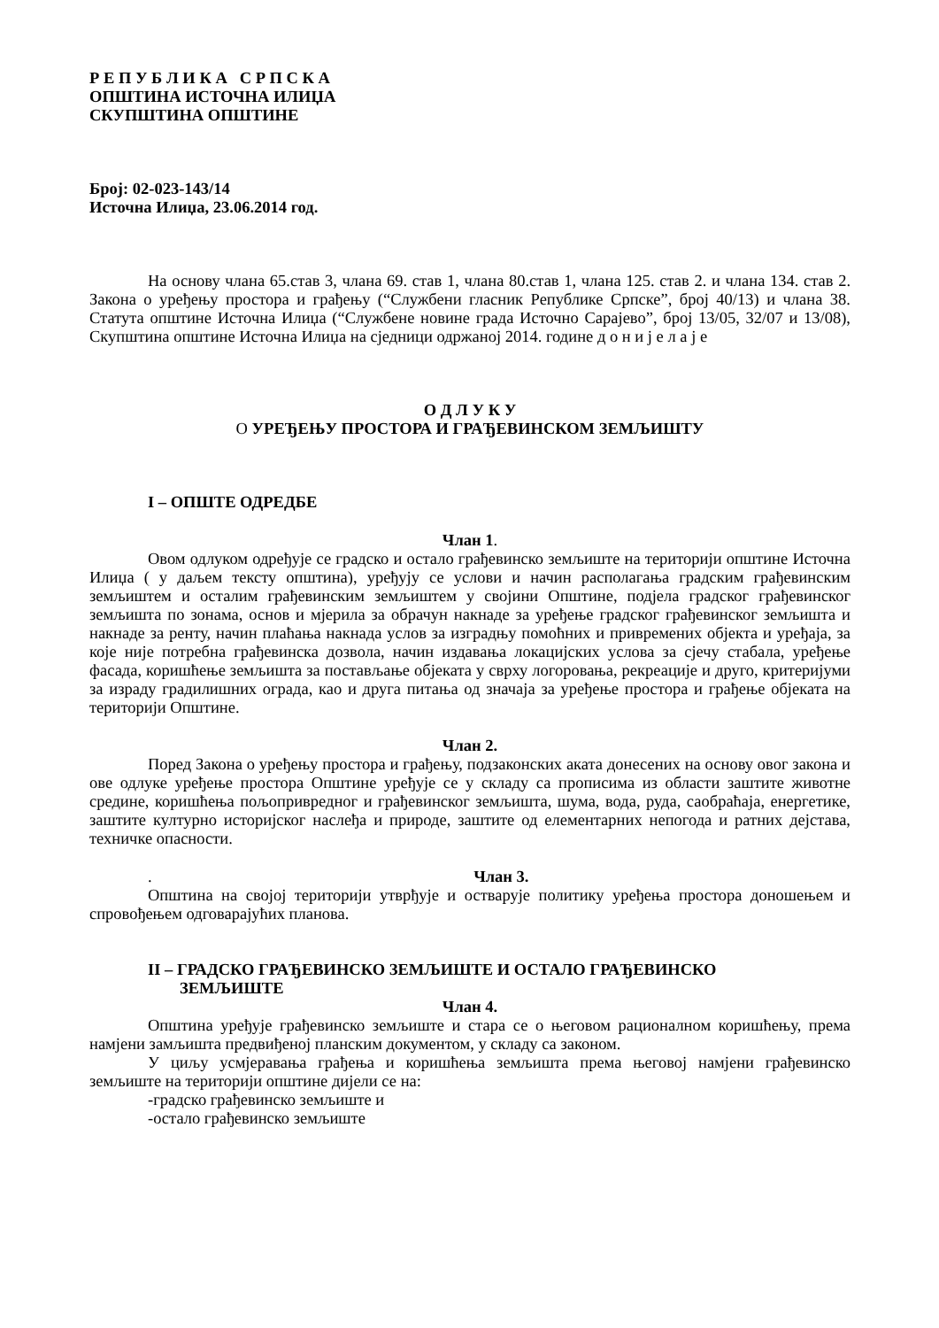Р Е П У Б Л И К А С Р П С К А
ОПШТИНА ИСТОЧНА ИЛИЏА
СКУПШТИНА ОПШТИНЕ
Број: 02-023-143/14
Источна Илиџа, 23.06.2014 год.
На основу члана 65.став 3, члана 69. став 1, члана 80.став 1, члана 125. став 2. и члана 134. став 2. Закона о уређењу простора и грађењу (“Службени гласник Републике Српске”, број 40/13) и члана 38. Статута општине Источна Илиџа (“Службене новине града Источно Сарајево”, број 13/05, 32/07 и 13/08), Скупштина општине Источна Илиџа на сједници одржаној 2014. године д о н и ј е л а ј е
О Д Л У К У
О УРЕЂЕЊУ ПРОСТОРА И ГРАЂЕВИНСКОМ ЗЕМЉИШТУ
I – ОПШТЕ ОДРЕДБЕ
Члан 1.
Овом одлуком одређује се градско и остало грађевинско земљиште на територији општине Источна Илиџа ( у даљем тексту општина), уређују се услови и начин располагања градским грађевинским земљиштем и осталим грађевинским земљиштем у својини Општине, подјела градског грађевинског земљишта по зонама, основ и мјерила за обрачун накнаде за уређење градског грађевинског земљишта и накнаде за ренту, начин плаћања накнада услов за изградњу помоћних и привремених објекта и уређаја, за које није потребна грађевинска дозвола, начин издавања локацијских услова за сјечу стабала, уређење фасада, коришћење земљишта за постављање објеката у сврху логоровања, рекреације и друго, критеријуми за израду градилишних ограда, као и друга питања од значаја за уређење простора и грађење објеката на територији Општине.
Члан 2.
Поред Закона о уређењу простора и грађењу, подзаконских аката донесених на основу овог закона и ове одлуке уређење простора Општине уређује се у складу са прописима из области заштите животне средине, коришћења пољопривредног и грађевинског земљишта, шума, вода, руда, саобраћаја, енергетике, заштите културно историјског наслеђа и природе, заштите од елементарних непогода и ратних дејстава, техничке опасности.
. Члан 3.
Општина на својој територији утврђује и остварује политику уређења простора доношењем и спровођењем одговарајућих планова.
II – ГРАДСКО ГРАЂЕВИНСКО ЗЕМЉИШТЕ И ОСТАЛО ГРАЂЕВИНСКО
ЗЕМЉИШТЕ
Члан 4.
Општина уређује грађевинско земљиште и стара се о његовом рационалном коришћењу, према намјени замљишта предвиђеној планским документом, у складу са законом.
У циљу усмјеравања грађења и коришћења земљишта према његовој намјени грађевинско земљиште на територији општине дијели се на:
-градско грађевинско земљиште и
-остало грађевинско земљиште